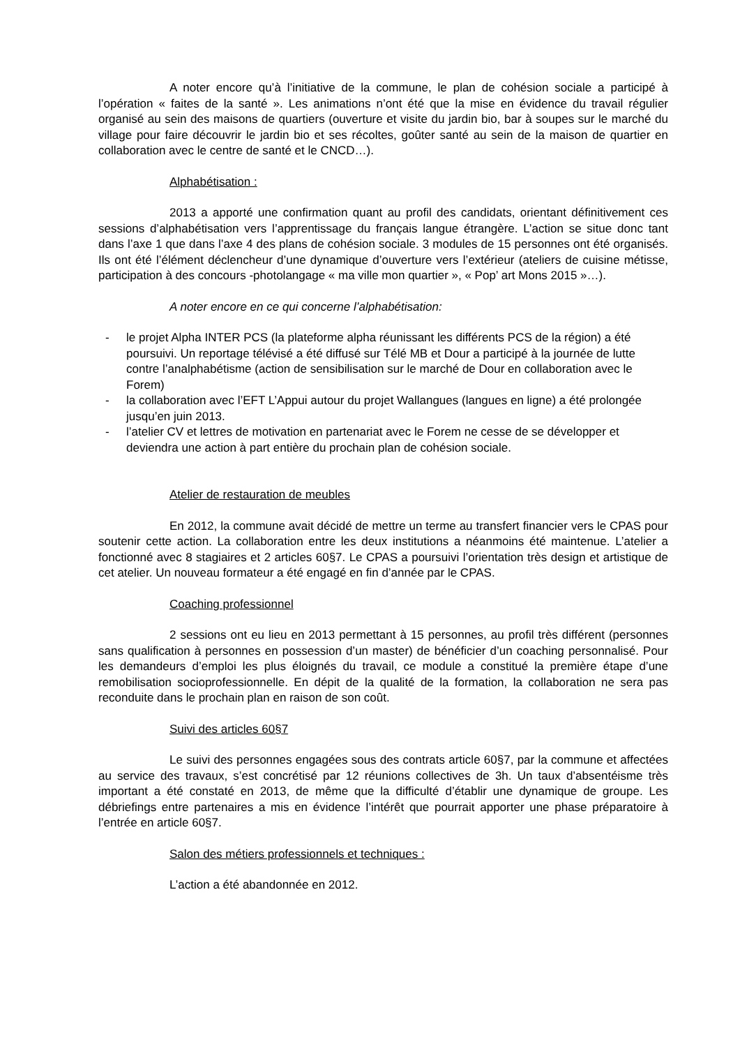A noter encore qu’à l’initiative de la commune, le plan de cohésion sociale a participé à l’opération « faites de la santé ». Les animations n’ont été que la mise en évidence du travail régulier organisé au sein des maisons de quartiers (ouverture et visite du jardin bio, bar à soupes sur le marché du village pour faire découvrir le jardin bio et ses récoltes, goûter santé au sein de la maison de quartier en collaboration avec le centre de santé et le CNCD…).
Alphabétisation :
2013 a apporté une confirmation quant au profil des candidats, orientant définitivement ces sessions d’alphabétisation vers l’apprentissage du français langue étrangère. L’action se situe donc tant dans l’axe 1 que dans l’axe 4 des plans de cohésion sociale. 3 modules de 15 personnes ont été organisés. Ils ont été l’élément déclencheur d’une dynamique d’ouverture vers l’extérieur (ateliers de cuisine métisse, participation à des concours -photolangage « ma ville mon quartier », « Pop’ art Mons 2015 »…).
A noter encore en ce qui concerne l’alphabétisation:
- le projet Alpha INTER PCS (la plateforme alpha réunissant les différents PCS de la région) a été poursuivi. Un reportage télévisé a été diffusé sur Télé MB et Dour a participé à la journée de lutte contre l’analphabétisme (action de sensibilisation sur le marché de Dour en collaboration avec le Forem)
- la collaboration avec l’EFT L’Appui autour du projet Wallangues (langues en ligne) a été prolongée jusqu’en juin 2013.
- l’atelier CV et lettres de motivation en partenariat avec le Forem ne cesse de se développer et deviendra une action à part entière du prochain plan de cohésion sociale.
Atelier de restauration de meubles
En 2012, la commune avait décidé de mettre un terme au transfert financier vers le CPAS pour soutenir cette action. La collaboration entre les deux institutions a néanmoins été maintenue. L’atelier a fonctionné avec 8 stagiaires et 2 articles 60§7. Le CPAS a poursuivi l’orientation très design et artistique de cet atelier. Un nouveau formateur a été engagé en fin d’année par le CPAS.
Coaching professionnel
2 sessions ont eu lieu en 2013 permettant à 15 personnes, au profil très différent (personnes sans qualification à personnes en possession d’un master) de bénéficier d’un coaching personnalisé. Pour les demandeurs d’emploi les plus éloignés du travail, ce module a constitué la première étape d’une remobilisation socioprofessionnelle. En dépit de la qualité de la formation, la collaboration ne sera pas reconduite dans le prochain plan en raison de son coût.
Suivi des articles 60§7
Le suivi des personnes engagées sous des contrats article 60§7, par la commune et affectées au service des travaux, s’est concrétisé par 12 réunions collectives de 3h. Un taux d’absentéisme très important a été constaté en 2013, de même que la difficulté d’établir une dynamique de groupe. Les débriefings entre partenaires a mis en évidence l’intérêt que pourrait apporter une phase préparatoire à l’entrée en article 60§7.
Salon des métiers professionnels et techniques :
L’action a été abandonnée en 2012.